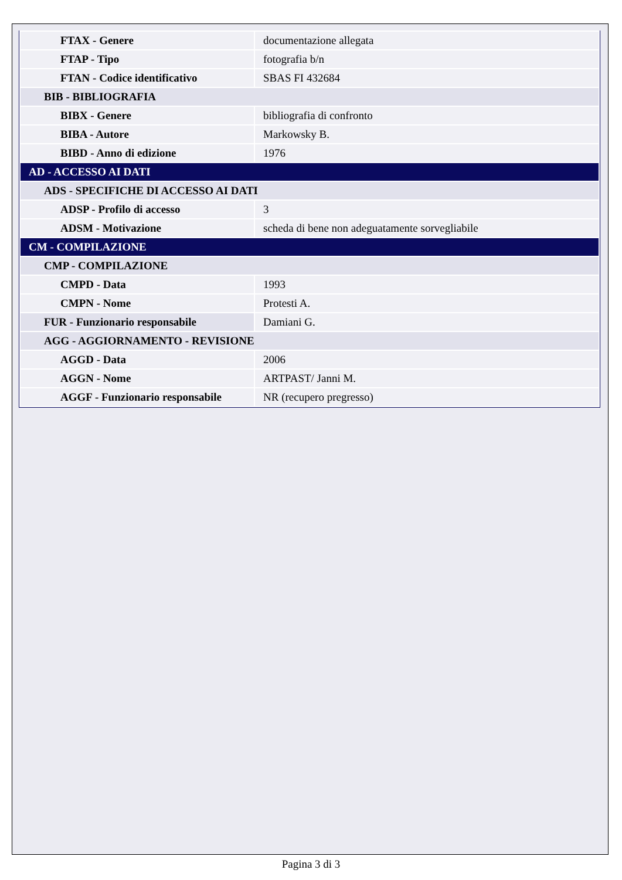| FTAX - Genere | documentazione allegata |
| FTAP - Tipo | fotografia b/n |
| FTAN - Codice identificativo | SBAS FI 432684 |
| BIB - BIBLIOGRAFIA | |
| BIBX - Genere | bibliografia di confronto |
| BIBA - Autore | Markowsky B. |
| BIBD - Anno di edizione | 1976 |
| AD - ACCESSO AI DATI | |
| ADS - SPECIFICHE DI ACCESSO AI DATI | |
| ADSP - Profilo di accesso | 3 |
| ADSM - Motivazione | scheda di bene non adeguatamente sorvegliabile |
| CM - COMPILAZIONE | |
| CMP - COMPILAZIONE | |
| CMPD - Data | 1993 |
| CMPN - Nome | Protesti A. |
| FUR - Funzionario responsabile | Damiani G. |
| AGG - AGGIORNAMENTO - REVISIONE | |
| AGGD - Data | 2006 |
| AGGN - Nome | ARTPAST/ Janni M. |
| AGGF - Funzionario responsabile | NR (recupero pregresso) |
Pagina 3 di 3